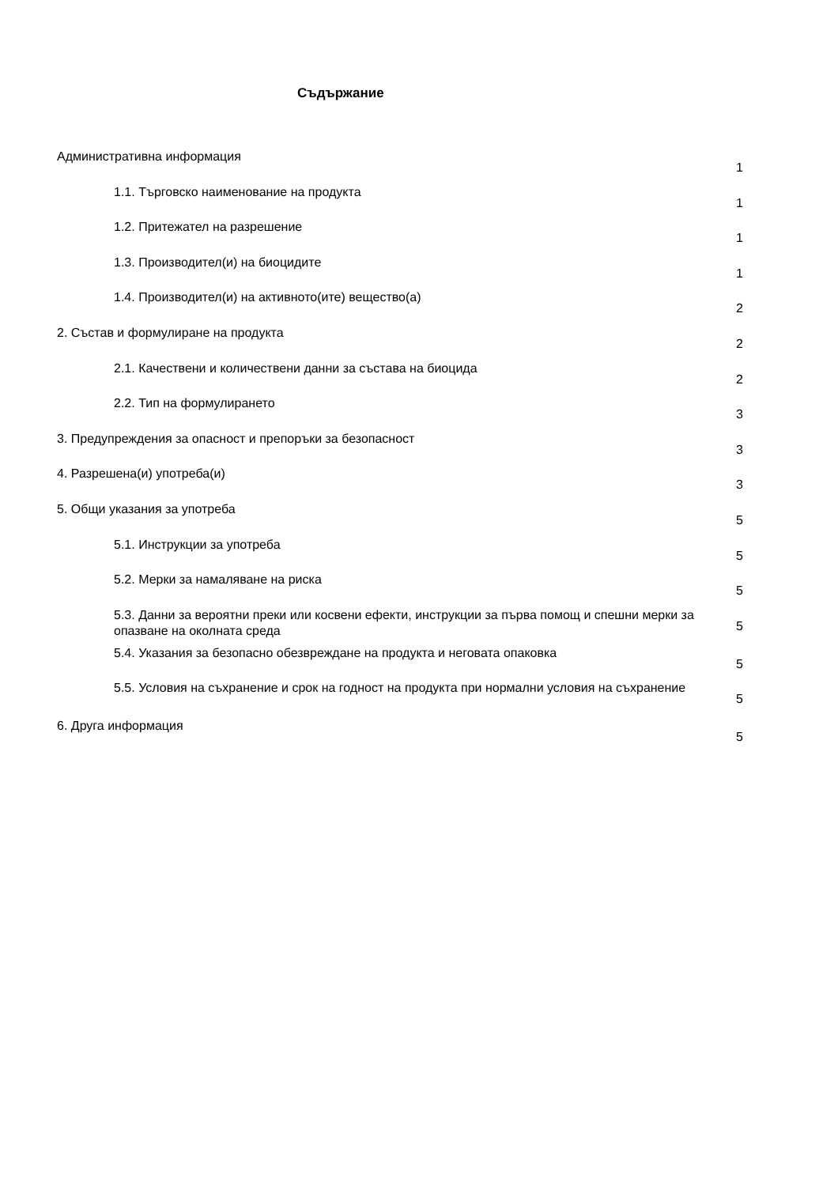Съдържание
Административна информация
1
1.1. Търговско наименование на продукта
1
1.2. Притежател на разрешение
1
1.3. Производител(и) на биоцидите
1
1.4. Производител(и) на активното(ите) вещество(а)
2
2. Състав и формулиране на продукта
2
2.1. Качествени и количествени данни за състава на биоцида
2
2.2. Тип на формулирането
3
3. Предупреждения за опасност и препоръки за безопасност
3
4. Разрешена(и) употреба(и)
3
5. Общи указания за употреба
5
5.1. Инструкции за употреба
5
5.2. Мерки за намаляване на риска
5
5.3. Данни за вероятни преки или косвени ефекти, инструкции за първа помощ и спешни мерки за опазване на околната среда
5
5.4. Указания за безопасно обезвреждане на продукта и неговата опаковка
5
5.5. Условия на съхранение и срок на годност на продукта при нормални условия на съхранение
5
6. Друга информация
5